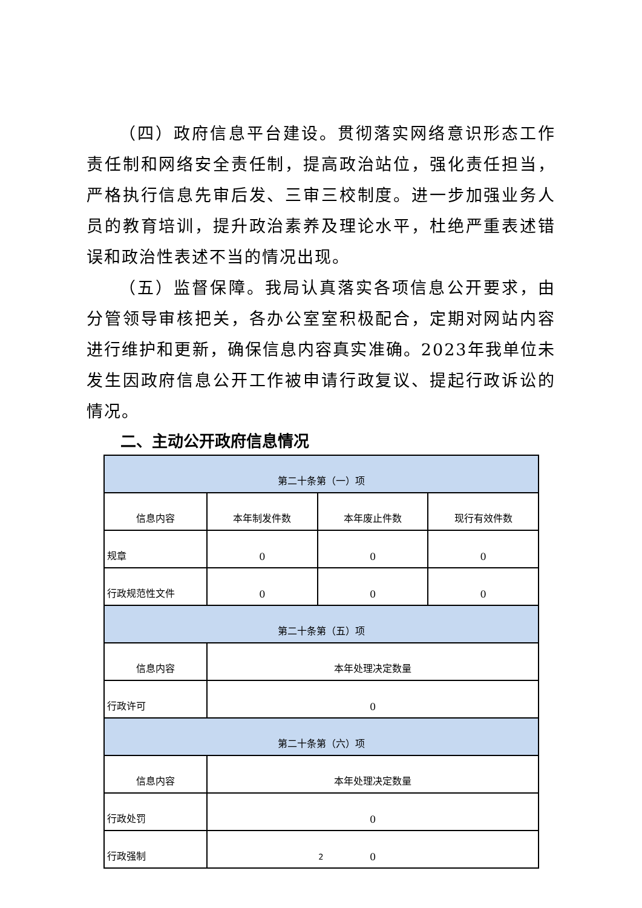（四）政府信息平台建设。贯彻落实网络意识形态工作责任制和网络安全责任制，提高政治站位，强化责任担当，严格执行信息先审后发、三审三校制度。进一步加强业务人员的教育培训，提升政治素养及理论水平，杜绝严重表述错误和政治性表述不当的情况出现。
（五）监督保障。我局认真落实各项信息公开要求，由分管领导审核把关，各办公室室积极配合，定期对网站内容进行维护和更新，确保信息内容真实准确。2023年我单位未发生因政府信息公开工作被申请行政复议、提起行政诉讼的情况。
二、主动公开政府信息情况
| 第二十条第（一）项 | | | |
| 信息内容 | 本年制发件数 | 本年废止件数 | 现行有效件数 |
| 规章 | 0 | 0 | 0 |
| 行政规范性文件 | 0 | 0 | 0 |
| 第二十条第（五）项 | | | |
| 信息内容 | 本年处理决定数量 | | |
| 行政许可 | 0 | | |
| 第二十条第（六）项 | | | |
| 信息内容 | 本年处理决定数量 | | |
| 行政处罚 | 0 | | |
| 行政强制 | 0 | | |
2